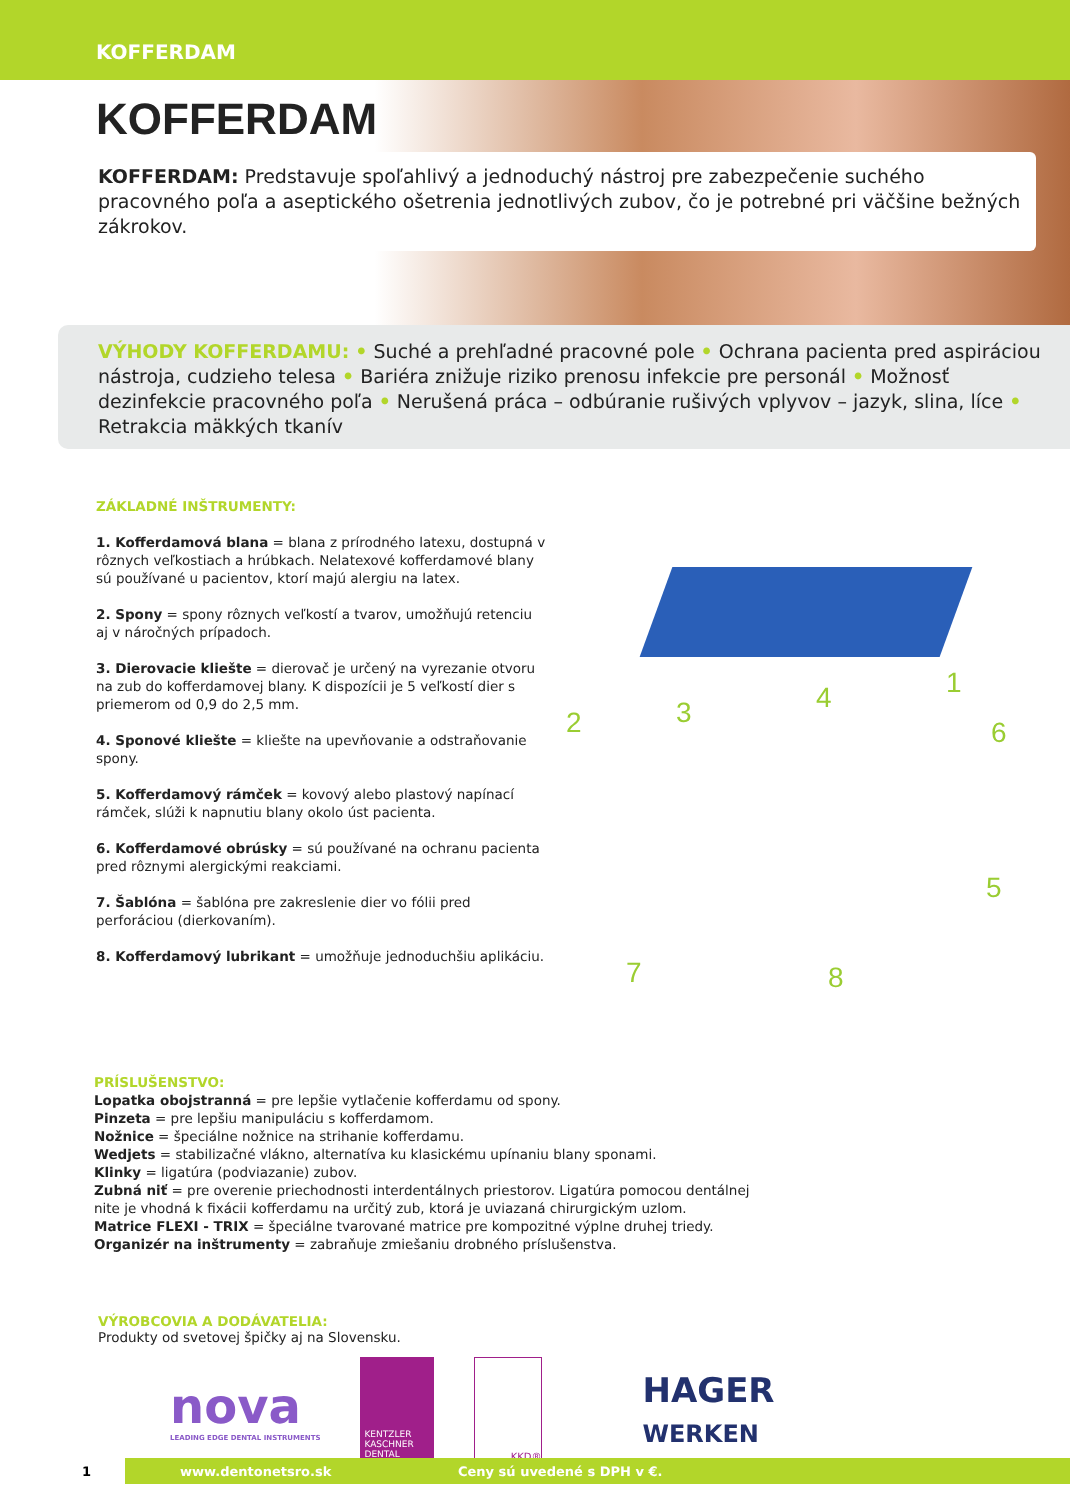KOFFERDAM
KOFFERDAM
KOFFERDAM: Predstavuje spoľahlivý a jednoduchý nástroj pre zabezpečenie suchého pracovného poľa a aseptického ošetrenia jednotlivých zubov, čo je potrebné pri väčšine bežných zákrokov.
VÝHODY KOFFERDAMU: • Suché a prehľadné pracovné pole • Ochrana pacienta pred aspiráciou nástroja, cudzieho telesa • Bariéra znižuje riziko prenosu infekcie pre personál • Možnosť dezinfekcie pracovného poľa • Nerušená práca – odbúranie rušivých vplyvov – jazyk, slina, líce • Retrakcia mäkkých tkanív
ZÁKLADNÉ INŠTRUMENTY:
1. Kofferdamová blana = blana z prírodného latexu, dostupná v rôznych veľkostiach a hrúbkach. Nelatexové kofferdamové blany sú používané u pacientov, ktorí majú alergiu na latex.
2. Spony = spony rôznych veľkostí a tvarov, umožňujú retenciu aj v náročných prípadoch.
3. Dierovacie kliešte = dierovač je určený na vyrezanie otvoru na zub do kofferdamovej blany. K dispozícii je 5 veľkostí dier s priemerom od 0,9 do 2,5 mm.
4. Sponové kliešte = kliešte na upevňovanie a odstraňovanie spony.
5. Kofferdamový rámček = kovový alebo plastový napínací rámček, slúži k napnutiu blany okolo úst pacienta.
6. Kofferdamové obrúsky = sú používané na ochranu pacienta pred rôznymi alergickými reakciami.
7. Šablóna = šablóna pre zakreslenie dier vo fólii pred perforáciou (dierkovaním).
8. Kofferdamový lubrikant = umožňuje jednoduchšiu aplikáciu.
1
2 3 4
5
6
7 8
PRÍSLUŠENSTVO:
Lopatka obojstranná = pre lepšie vytlačenie kofferdamu od spony.
Pinzeta = pre lepšiu manipuláciu s kofferdamom.
Nožnice = špeciálne nožnice na strihanie kofferdamu.
Wedjets = stabilizačné vlákno, alternatíva ku klasickému upínaniu blany sponami.
Klinky = ligatúra (podviazanie) zubov.
Zubná niť = pre overenie priechodnosti interdentálnych priestorov. Ligatúra pomocou dentálnej
nite je vhodná k fixácii kofferdamu na určitý zub, ktorá je uviazaná chirurgickým uzlom.
Matrice FLEXI - TRIX = špeciálne tvarované matrice pre kompozitné výplne druhej triedy.
Organizér na inštrumenty = zabraňuje zmiešaniu drobného príslušenstva.
VÝROBCOVIA A DODÁVATELIA:
Produkty od svetovej špičky aj na Slovensku.
nova
LEADING EDGE DENTAL INSTRUMENTS
KENTZLER KASCHNER DENTAL
KKD®
HAGER
WERKEN
1 www.dentonetsro.sk Ceny sú uvedené s DPH v €.